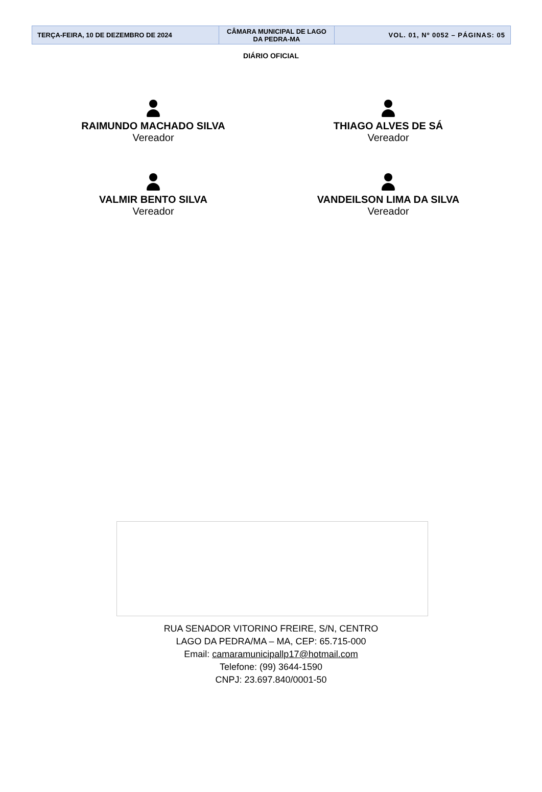| TERÇA-FEIRA, 10 DE DEZEMBRO DE 2024 | CÂMARA MUNICIPAL DE LAGO DA PEDRA-MA | VOL. 01, Nº 0052 – PÁGINAS: 05 |
DIÁRIO OFICIAL
RAIMUNDO MACHADO SILVA
Vereador
THIAGO ALVES DE SÁ
Vereador
VALMIR BENTO SILVA
Vereador
VANDEILSON LIMA DA SILVA
Vereador
RUA SENADOR VITORINO FREIRE, S/N, CENTRO
LAGO DA PEDRA/MA – MA, CEP: 65.715-000
Email: camaramunicipallp17@hotmail.com
Telefone: (99) 3644-1590
CNPJ: 23.697.840/0001-50